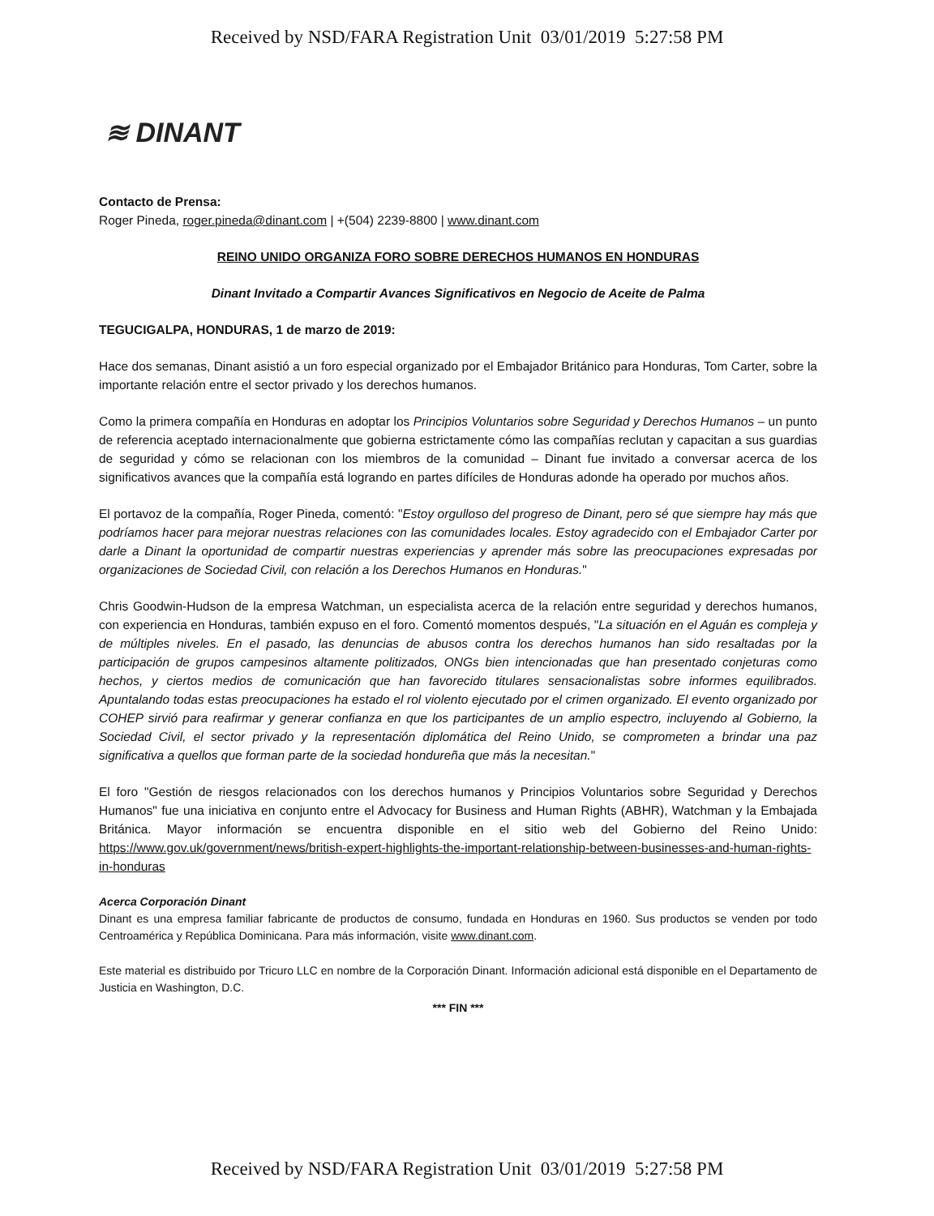Received by NSD/FARA Registration Unit 03/01/2019 5:27:58 PM
≋ DINANT
Contacto de Prensa:
Roger Pineda, roger.pineda@dinant.com | +(504) 2239-8800 | www.dinant.com
REINO UNIDO ORGANIZA FORO SOBRE DERECHOS HUMANOS EN HONDURAS
Dinant Invitado a Compartir Avances Significativos en Negocio de Aceite de Palma
TEGUCIGALPA, HONDURAS, 1 de marzo de 2019:
Hace dos semanas, Dinant asistió a un foro especial organizado por el Embajador Británico para Honduras, Tom Carter, sobre la importante relación entre el sector privado y los derechos humanos.
Como la primera compañía en Honduras en adoptar los Principios Voluntarios sobre Seguridad y Derechos Humanos – un punto de referencia aceptado internacionalmente que gobierna estrictamente cómo las compañías reclutan y capacitan a sus guardias de seguridad y cómo se relacionan con los miembros de la comunidad – Dinant fue invitado a conversar acerca de los significativos avances que la compañía está logrando en partes difíciles de Honduras adonde ha operado por muchos años.
El portavoz de la compañía, Roger Pineda, comentó: "Estoy orgulloso del progreso de Dinant, pero sé que siempre hay más que podríamos hacer para mejorar nuestras relaciones con las comunidades locales. Estoy agradecido con el Embajador Carter por darle a Dinant la oportunidad de compartir nuestras experiencias y aprender más sobre las preocupaciones expresadas por organizaciones de Sociedad Civil, con relación a los Derechos Humanos en Honduras."
Chris Goodwin-Hudson de la empresa Watchman, un especialista acerca de la relación entre seguridad y derechos humanos, con experiencia en Honduras, también expuso en el foro. Comentó momentos después, "La situación en el Aguán es compleja y de múltiples niveles. En el pasado, las denuncias de abusos contra los derechos humanos han sido resaltadas por la participación de grupos campesinos altamente politizados, ONGs bien intencionadas que han presentado conjeturas como hechos, y ciertos medios de comunicación que han favorecido titulares sensacionalistas sobre informes equilibrados. Apuntalando todas estas preocupaciones ha estado el rol violento ejecutado por el crimen organizado. El evento organizado por COHEP sirvió para reafirmar y generar confianza en que los participantes de un amplio espectro, incluyendo al Gobierno, la Sociedad Civil, el sector privado y la representación diplomática del Reino Unido, se comprometen a brindar una paz significativa a quellos que forman parte de la sociedad hondureña que más la necesitan."
El foro "Gestión de riesgos relacionados con los derechos humanos y Principios Voluntarios sobre Seguridad y Derechos Humanos" fue una iniciativa en conjunto entre el Advocacy for Business and Human Rights (ABHR), Watchman y la Embajada Británica. Mayor información se encuentra disponible en el sitio web del Gobierno del Reino Unido: https://www.gov.uk/government/news/british-expert-highlights-the-important-relationship-between-businesses-and-human-rights-in-honduras
Acerca Corporación Dinant
Dinant es una empresa familiar fabricante de productos de consumo, fundada en Honduras en 1960. Sus productos se venden por todo Centroamérica y República Dominicana. Para más información, visite www.dinant.com.
Este material es distribuido por Tricuro LLC en nombre de la Corporación Dinant. Información adicional está disponible en el Departamento de Justicia en Washington, D.C.
*** FIN ***
Received by NSD/FARA Registration Unit 03/01/2019 5:27:58 PM